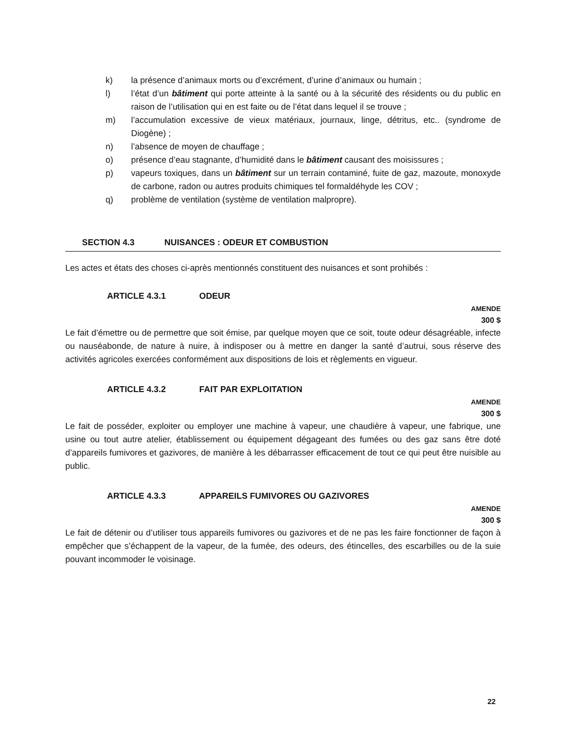k) la présence d’animaux morts ou d’excrément, d’urine d’animaux ou humain ;
l) l’état d’un bâtiment qui porte atteinte à la santé ou à la sécurité des résidents ou du public en raison de l’utilisation qui en est faite ou de l’état dans lequel il se trouve ;
m) l’accumulation excessive de vieux matériaux, journaux, linge, détritus, etc.. (syndrome de Diogène) ;
n) l’absence de moyen de chauffage ;
o) présence d’eau stagnante, d’humidité dans le bâtiment causant des moisissures ;
p) vapeurs toxiques, dans un bâtiment sur un terrain contaminé, fuite de gaz, mazoute, monoxyde de carbone, radon ou autres produits chimiques tel formaldéhyde les COV ;
q) problème de ventilation (système de ventilation malpropre).
SECTION 4.3 NUISANCES : ODEUR ET COMBUSTION
Les actes et états des choses ci-après mentionnés constituent des nuisances et sont prohibés :
ARTICLE 4.3.1 ODEUR
AMENDE
300 $
Le fait d’émettre ou de permettre que soit émise, par quelque moyen que ce soit, toute odeur désagréable, infecte ou nauséabonde, de nature à nuire, à indisposer ou à mettre en danger la santé d’autrui, sous réserve des activités agricoles exercées conformément aux dispositions de lois et règlements en vigueur.
ARTICLE 4.3.2 FAIT PAR EXPLOITATION
AMENDE
300 $
Le fait de posséder, exploiter ou employer une machine à vapeur, une chaudière à vapeur, une fabrique, une usine ou tout autre atelier, établissement ou équipement dégageant des fumées ou des gaz sans être doté d’appareils fumivores et gazivores, de manière à les débarrasser efficacement de tout ce qui peut être nuisible au public.
ARTICLE 4.3.3 APPAREILS FUMIVORES OU GAZIVORES
AMENDE
300 $
Le fait de détenir ou d’utiliser tous appareils fumivores ou gazivores et de ne pas les faire fonctionner de façon à empêcher que s’échappent de la vapeur, de la fumée, des odeurs, des étincelles, des escarbilles ou de la suie pouvant incommoder le voisinage.
22